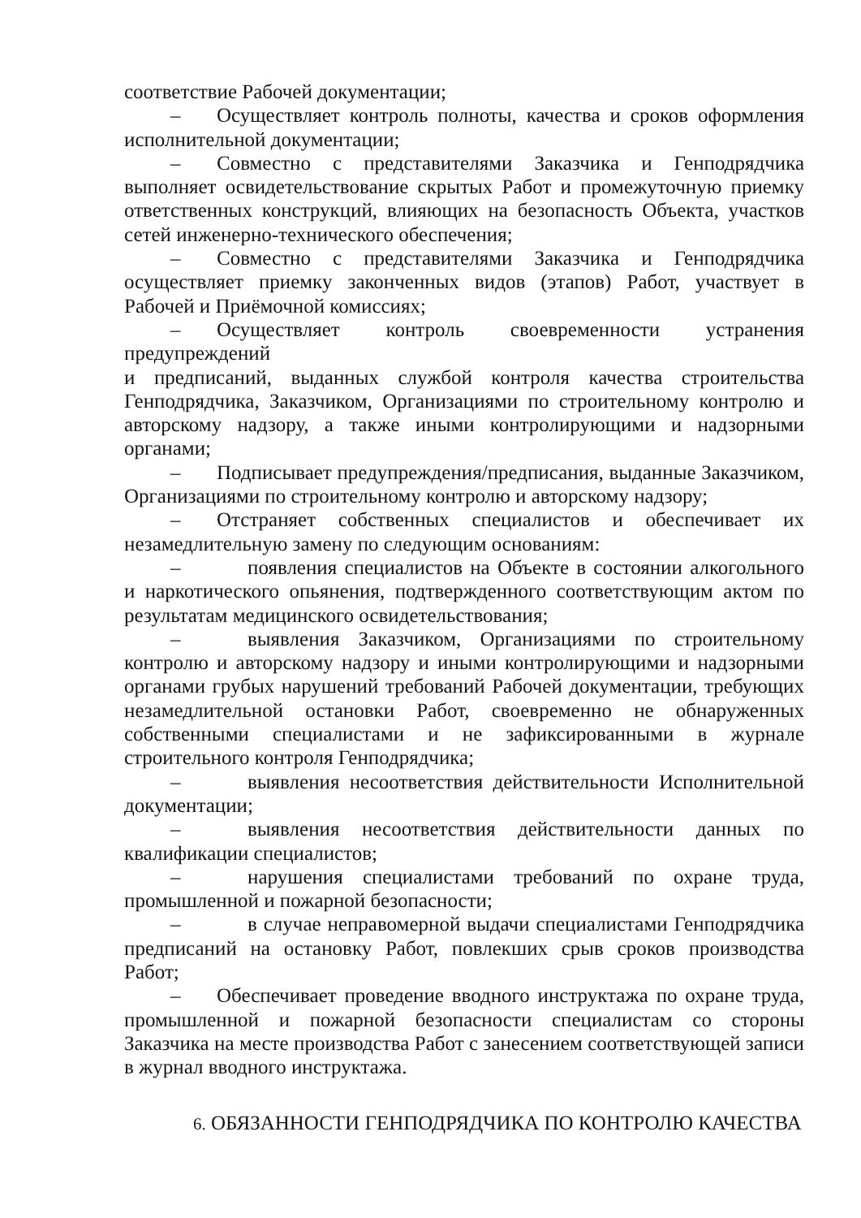соответствие Рабочей документации;
– Осуществляет контроль полноты, качества и сроков оформления исполнительной документации;
– Совместно с представителями Заказчика и Генподрядчика выполняет освидетельствование скрытых Работ и промежуточную приемку ответственных конструкций, влияющих на безопасность Объекта, участков сетей инженерно-технического обеспечения;
– Совместно с представителями Заказчика и Генподрядчика осуществляет приемку законченных видов (этапов) Работ, участвует в Рабочей и Приёмочной комиссиях;
– Осуществляет контроль своевременности устранения предупреждений
и предписаний, выданных службой контроля качества строительства Генподрядчика, Заказчиком, Организациями по строительному контролю и авторскому надзору, а также иными контролирующими и надзорными органами;
– Подписывает предупреждения/предписания, выданные Заказчиком, Организациями по строительному контролю и авторскому надзору;
– Отстраняет собственных специалистов и обеспечивает их незамедлительную замену по следующим основаниям:
– появления специалистов на Объекте в состоянии алкогольного и наркотического опьянения, подтвержденного соответствующим актом по результатам медицинского освидетельствования;
– выявления Заказчиком, Организациями по строительному контролю и авторскому надзору и иными контролирующими и надзорными органами грубых нарушений требований Рабочей документации, требующих незамедлительной остановки Работ, своевременно не обнаруженных собственными специалистами и не зафиксированными в журнале строительного контроля Генподрядчика;
– выявления несоответствия действительности Исполнительной документации;
– выявления несоответствия действительности данных по квалификации специалистов;
– нарушения специалистами требований по охране труда, промышленной и пожарной безопасности;
– в случае неправомерной выдачи специалистами Генподрядчика предписаний на остановку Работ, повлекших срыв сроков производства Работ;
– Обеспечивает проведение вводного инструктажа по охране труда, промышленной и пожарной безопасности специалистам со стороны Заказчика на месте производства Работ с занесением соответствующей записи в журнал вводного инструктажа.
6. ОБЯЗАННОСТИ ГЕНПОДРЯДЧИКА ПО КОНТРОЛЮ КАЧЕСТВА